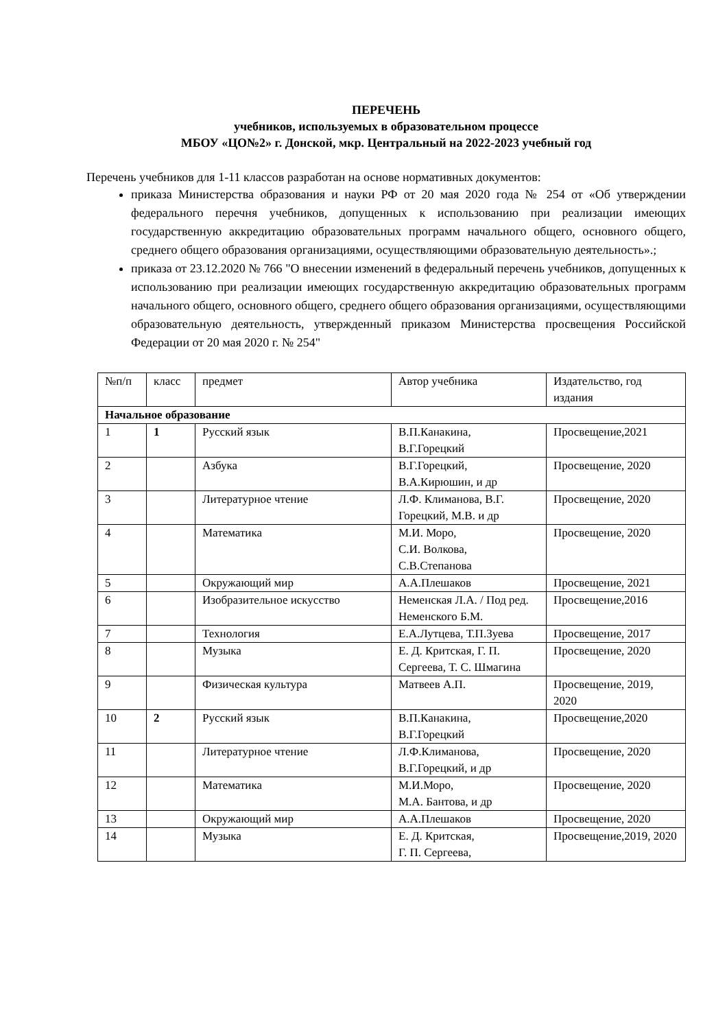ПЕРЕЧЕНЬ
учебников, используемых в образовательном процессе
МБОУ «ЦО№2» г. Донской, мкр. Центральный на 2022-2023 учебный год
Перечень учебников для 1-11 классов разработан на основе нормативных документов:
приказа Министерства образования и науки РФ от 20 мая 2020 года № 254 от «Об утверждении федерального перечня учебников, допущенных к использованию при реализации имеющих государственную аккредитацию образовательных программ начального общего, основного общего, среднего общего образования организациями, осуществляющими образовательную деятельность».;
приказа от 23.12.2020 № 766 "О внесении изменений в федеральный перечень учебников, допущенных к использованию при реализации имеющих государственную аккредитацию образовательных программ начального общего, основного общего, среднего общего образования организациями, осуществляющими образовательную деятельность, утвержденный приказом Министерства просвещения Российской Федерации от 20 мая 2020 г. № 254"
| №п/п | класс | предмет | Автор учебника | Издательство, год издания |
| --- | --- | --- | --- | --- |
| Начальное образование | | | | |
| 1 | 1 | Русский язык | В.П.Канакина, В.Г.Горецкий | Просвещение,2021 |
| 2 | | Азбука | В.Г.Горецкий, В.А.Кирюшин, и др | Просвещение, 2020 |
| 3 | | Литературное чтение | Л.Ф. Климанова, В.Г. Горецкий, М.В. и др | Просвещение, 2020 |
| 4 | | Математика | М.И. Моро, С.И. Волкова, С.В.Степанова | Просвещение, 2020 |
| 5 | | Окружающий мир | А.А.Плешаков | Просвещение, 2021 |
| 6 | | Изобразительное искусство | Неменская Л.А. / Под ред. Неменского Б.М. | Просвещение,2016 |
| 7 | | Технология | Е.А.Лутцева, Т.П.Зуева | Просвещение, 2017 |
| 8 | | Музыка | Е. Д. Критская, Г. П. Сергеева, Т. С. Шмагина | Просвещение, 2020 |
| 9 | | Физическая культура | Матвеев А.П. | Просвещение, 2019, 2020 |
| 10 | 2 | Русский язык | В.П.Канакина, В.Г.Горецкий | Просвещение,2020 |
| 11 | | Литературное чтение | Л.Ф.Климанова, В.Г.Горецкий, и др | Просвещение, 2020 |
| 12 | | Математика | М.И.Моро, М.А. Бантова, и др | Просвещение, 2020 |
| 13 | | Окружающий мир | А.А.Плешаков | Просвещение, 2020 |
| 14 | | Музыка | Е. Д. Критская, Г. П. Сергеева, | Просвещение,2019, 2020 |